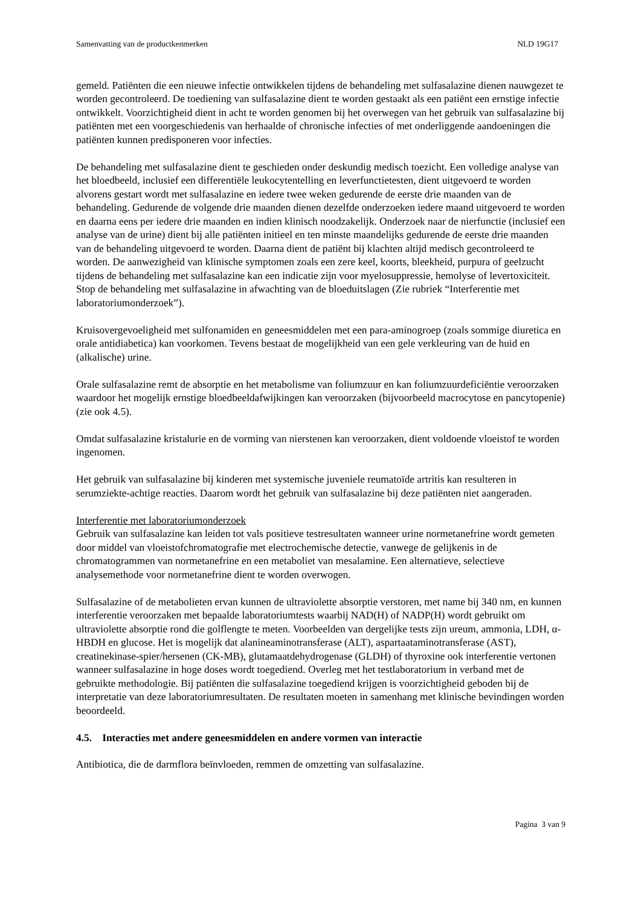Samenvatting van de productkenmerken NLD 19G17
gemeld. Patiënten die een nieuwe infectie ontwikkelen tijdens de behandeling met sulfasalazine dienen nauwgezet te worden gecontroleerd. De toediening van sulfasalazine dient te worden gestaakt als een patiënt een ernstige infectie ontwikkelt. Voorzichtigheid dient in acht te worden genomen bij het overwegen van het gebruik van sulfasalazine bij patiënten met een voorgeschiedenis van herhaalde of chronische infecties of met onderliggende aandoeningen die patiënten kunnen predisponeren voor infecties.
De behandeling met sulfasalazine dient te geschieden onder deskundig medisch toezicht. Een volledige analyse van het bloedbeeld, inclusief een differentiële leukocytentelling en leverfunctietesten, dient uitgevoerd te worden alvorens gestart wordt met sulfasalazine en iedere twee weken gedurende de eerste drie maanden van de behandeling. Gedurende de volgende drie maanden dienen dezelfde onderzoeken iedere maand uitgevoerd te worden en daarna eens per iedere drie maanden en indien klinisch noodzakelijk. Onderzoek naar de nierfunctie (inclusief een analyse van de urine) dient bij alle patiënten initieel en ten minste maandelijks gedurende de eerste drie maanden van de behandeling uitgevoerd te worden. Daarna dient de patiënt bij klachten altijd medisch gecontroleerd te worden. De aanwezigheid van klinische symptomen zoals een zere keel, koorts, bleekheid, purpura of geelzucht tijdens de behandeling met sulfasalazine kan een indicatie zijn voor myelosuppressie, hemolyse of levertoxiciteit. Stop de behandeling met sulfasalazine in afwachting van de bloeduitslagen (Zie rubriek “Interferentie met laboratoriumonderzoek”).
Kruisovergevoeligheid met sulfonamiden en geneesmiddelen met een para-aminogroep (zoals sommige diuretica en orale antidiabetica) kan voorkomen. Tevens bestaat de mogelijkheid van een gele verkleuring van de huid en (alkalische) urine.
Orale sulfasalazine remt de absorptie en het metabolisme van foliumzuur en kan foliumzuurdeficiëntie veroorzaken waardoor het mogelijk ernstige bloedbeeldafwijkingen kan veroorzaken (bijvoorbeeld macrocytose en pancytopenie) (zie ook 4.5).
Omdat sulfasalazine kristalurie en de vorming van nierstenen kan veroorzaken, dient voldoende vloeistof te worden ingenomen.
Het gebruik van sulfasalazine bij kinderen met systemische juveniele reumatoïde artritis kan resulteren in serumziekte-achtige reacties. Daarom wordt het gebruik van sulfasalazine bij deze patiënten niet aangeraden.
Interferentie met laboratoriumonderzoek
Gebruik van sulfasalazine kan leiden tot vals positieve testresultaten wanneer urine normetanefrine wordt gemeten door middel van vloeistofchromatografie met electrochemische detectie, vanwege de gelijkenis in de chromatogrammen van normetanefrine en een metaboliet van mesalamine. Een alternatieve, selectieve analysemethode voor normetanefrine dient te worden overwogen.
Sulfasalazine of de metabolieten ervan kunnen de ultraviolette absorptie verstoren, met name bij 340 nm, en kunnen interferentie veroorzaken met bepaalde laboratoriumtests waarbij NAD(H) of NADP(H) wordt gebruikt om ultraviolette absorptie rond die golflengte te meten. Voorbeelden van dergelijke tests zijn ureum, ammonia, LDH, α-HBDH en glucose. Het is mogelijk dat alanineaminotransferase (ALT), aspartaataminotransferase (AST), creatinekinase-spier/hersenen (CK-MB), glutamaatdehydrogenase (GLDH) of thyroxine ook interferentie vertonen wanneer sulfasalazine in hoge doses wordt toegediend. Overleg met het testlaboratorium in verband met de gebruikte methodologie. Bij patiënten die sulfasalazine toegediend krijgen is voorzichtigheid geboden bij de interpretatie van deze laboratoriumresultaten. De resultaten moeten in samenhang met klinische bevindingen worden beoordeeld.
4.5. Interacties met andere geneesmiddelen en andere vormen van interactie
Antibiotica, die de darmflora beïnvloeden, remmen de omzetting van sulfasalazine.
Pagina 3 van 9